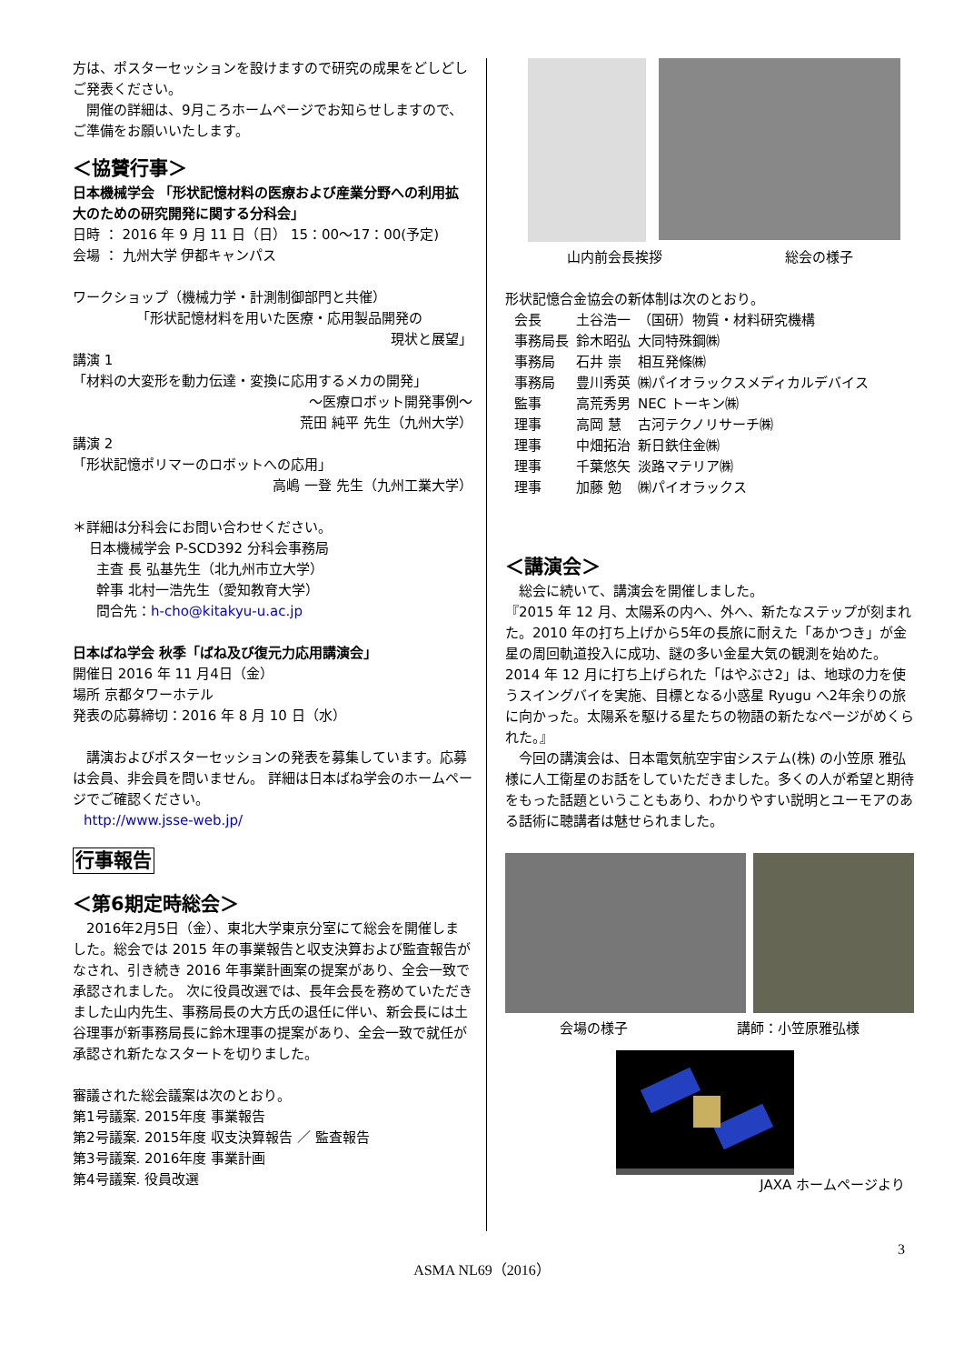方は、ポスターセッションを設けますので研究の成果をどしどしご発表ください。
　開催の詳細は、9月ころホームページでお知らせしますので、ご準備をお願いいたします。
＜協賛行事＞
日本機械学会 「形状記憶材料の医療および産業分野への利用拡大のための研究開発に関する分科会」
日時 ： 2016 年 9 月 11 日（日） 15：00～17：00(予定)
会場 ： 九州大学 伊都キャンパス
ワークショップ（機械力学・計測制御部門と共催）
「形状記憶材料を用いた医療・応用製品開発の
現状と展望」
講演 1
「材料の大変形を動力伝達・変換に応用するメカの開発」
～医療ロボット開発事例～
荒田 純平 先生（九州大学）
講演 2
「形状記憶ポリマーのロボットへの応用」
高嶋 一登 先生（九州工業大学）
＊詳細は分科会にお問い合わせください。
日本機械学会 P-SCD392 分科会事務局
主査 長 弘基先生（北九州市立大学）
幹事 北村一浩先生（愛知教育大学）
問合先：h-cho@kitakyu-u.ac.jp
日本ばね学会 秋季「ばね及び復元力応用講演会」
開催日 2016 年 11 月4日（金）
場所 京都タワーホテル
発表の応募締切：2016 年 8 月 10 日（水）
　講演およびポスターセッションの発表を募集しています。応募は会員、非会員を問いません。 詳細は日本ばね学会のホームページでご確認ください。
http://www.jsse-web.jp/
行事報告
＜第6期定時総会＞
　2016年2月5日（金）、東北大学東京分室にて総会を開催しました。総会では 2015 年の事業報告と収支決算および監査報告がなされ、引き続き 2016 年事業計画案の提案があり、全会一致で承認されました。 次に役員改選では、長年会長を務めていただきました山内先生、事務局長の大方氏の退任に伴い、新会長には土谷理事が新事務局長に鈴木理事の提案があり、全会一致で就任が承認され新たなスタートを切りました。
審議された総会議案は次のとおり。
第1号議案. 2015年度 事業報告
第2号議案. 2015年度 収支決算報告 ／ 監査報告
第3号議案. 2016年度 事業計画
第4号議案. 役員改選
山内前会長挨拶 総会の様子
形状記憶合金協会の新体制は次のとおり。
| 会長 | 土谷浩一 | （国研）物質・材料研究機構 |
| 事務局長 | 鈴木昭弘 | 大同特殊鋼㈱ |
| 事務局 | 石井 崇 | 相互発條㈱ |
| 事務局 | 豊川秀英 | ㈱パイオラックスメディカルデバイス |
| 監事 | 高荒秀男 | NEC トーキン㈱ |
| 理事 | 高岡 慧 | 古河テクノリサーチ㈱ |
| 理事 | 中畑拓治 | 新日鉄住金㈱ |
| 理事 | 千葉悠矢 | 淡路マテリア㈱ |
| 理事 | 加藤 勉 | ㈱パイオラックス |
＜講演会＞
　総会に続いて、講演会を開催しました。
『2015 年 12 月、太陽系の内へ、外へ、新たなステップが刻まれた。2010 年の打ち上げから5年の長旅に耐えた「あかつき」が金星の周回軌道投入に成功、謎の多い金星大気の観測を始めた。2014 年 12 月に打ち上げられた「はやぶさ2」は、地球の力を使うスイングバイを実施、目標となる小惑星 Ryugu へ2年余りの旅に向かった。太陽系を駆ける星たちの物語の新たなページがめくられた。』
　今回の講演会は、日本電気航空宇宙システム(株) の小笠原 雅弘様に人工衛星のお話をしていただきました。多くの人が希望と期待をもった話題ということもあり、わかりやすい説明とユーモアのある話術に聴講者は魅せられました。
会場の様子 講師：小笠原雅弘様
JAXA ホームページより
3
ASMA NL69（2016）